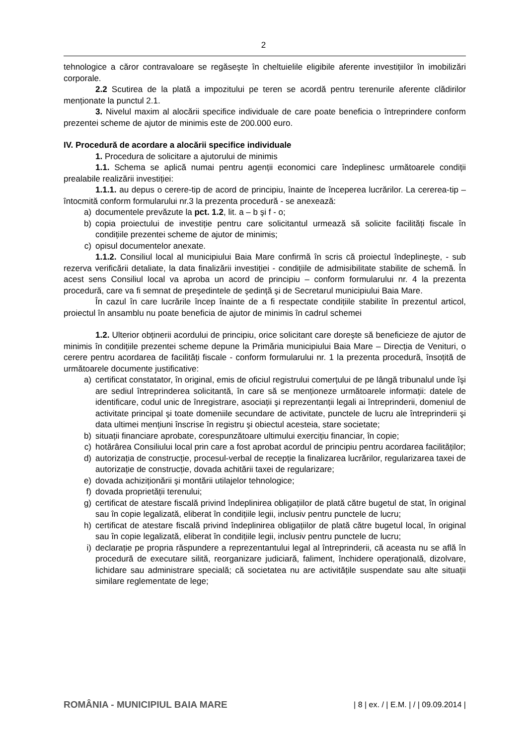2
tehnologice a căror contravaloare se regăseşte în cheltuielile eligibile aferente investițiilor în imobilizări corporale.
2.2 Scutirea de la plată a impozitului pe teren se acordă pentru terenurile aferente clădirilor menționate la punctul 2.1.
3. Nivelul maxim al alocării specifice individuale de care poate beneficia o întreprindere conform prezentei scheme de ajutor de minimis este de 200.000 euro.
IV. Procedură de acordare a alocării specifice individuale
1. Procedura de solicitare a ajutorului de minimis
1.1. Schema se aplică numai pentru agenții economici care îndeplinesc următoarele condiții prealabile realizării investiției:
1.1.1. au depus o cerere-tip de acord de principiu, înainte de începerea lucrărilor. La cererea-tip – întocmită conform formularului nr.3 la prezenta procedură - se anexează:
a) documentele prevăzute la pct. 1.2, lit. a – b şi f - o;
b) copia proiectului de investiție pentru care solicitantul urmează să solicite facilități fiscale în condițiile prezentei scheme de ajutor de minimis;
c) opisul documentelor anexate.
1.1.2. Consiliul local al municipiului Baia Mare confirmă în scris că proiectul îndeplineşte, - sub rezerva verificării detaliate, la data finalizării investiției - condițiile de admisibilitate stabilite de schemă. În acest sens Consiliul local va aproba un acord de principiu – conform formularului nr. 4 la prezenta procedură, care va fi semnat de preşedintele de şedință şi de Secretarul municipiului Baia Mare.
În cazul în care lucrările încep înainte de a fi respectate condițiile stabilite în prezentul articol, proiectul în ansamblu nu poate beneficia de ajutor de minimis în cadrul schemei
1.2. Ulterior obținerii acordului de principiu, orice solicitant care doreşte să beneficieze de ajutor de minimis în condițiile prezentei scheme depune la Primăria municipiului Baia Mare – Direcția de Venituri, o cerere pentru acordarea de facilități fiscale - conform formularului nr. 1 la prezenta procedură, însoțită de următoarele documente justificative:
a) certificat constatator, în original, emis de oficiul registrului comerțului de pe lângă tribunalul unde îşi are sediul întreprinderea solicitantă, în care să se menționeze următoarele informații: datele de identificare, codul unic de înregistrare, asociații şi reprezentanții legali ai întreprinderii, domeniul de activitate principal şi toate domeniile secundare de activitate, punctele de lucru ale întreprinderii şi data ultimei mențiuni înscrise în registru şi obiectul acesteia, stare societate;
b) situații financiare aprobate, corespunzătoare ultimului exercițiu financiar, în copie;
c) hotărârea Consiliului local prin care a fost aprobat acordul de principiu pentru acordarea facilităților;
d) autorizația de construcție, procesul-verbal de recepție la finalizarea lucrărilor, regularizarea taxei de autorizație de construcție, dovada achitării taxei de regularizare;
e) dovada achiziționării şi montării utilajelor tehnologice;
f) dovada proprietății terenului;
g) certificat de atestare fiscală privind îndeplinirea obligațiilor de plată către bugetul de stat, în original sau în copie legalizată, eliberat în condițiile legii, inclusiv pentru punctele de lucru;
h) certificat de atestare fiscală privind îndeplinirea obligațiilor de plată către bugetul local, în original sau în copie legalizată, eliberat în condițiile legii, inclusiv pentru punctele de lucru;
i) declarație pe propria răspundere a reprezentantului legal al întreprinderii, că aceasta nu se află în procedură de executare silită, reorganizare judiciară, faliment, închidere operațională, dizolvare, lichidare sau administrare specială; că societatea nu are activitățile suspendate sau alte situații similare reglementate de lege;
ROMÂNIA - MUNICIPIUL BAIA MARE | 8 | ex. / | E.M. | / | 09.09.2014 |